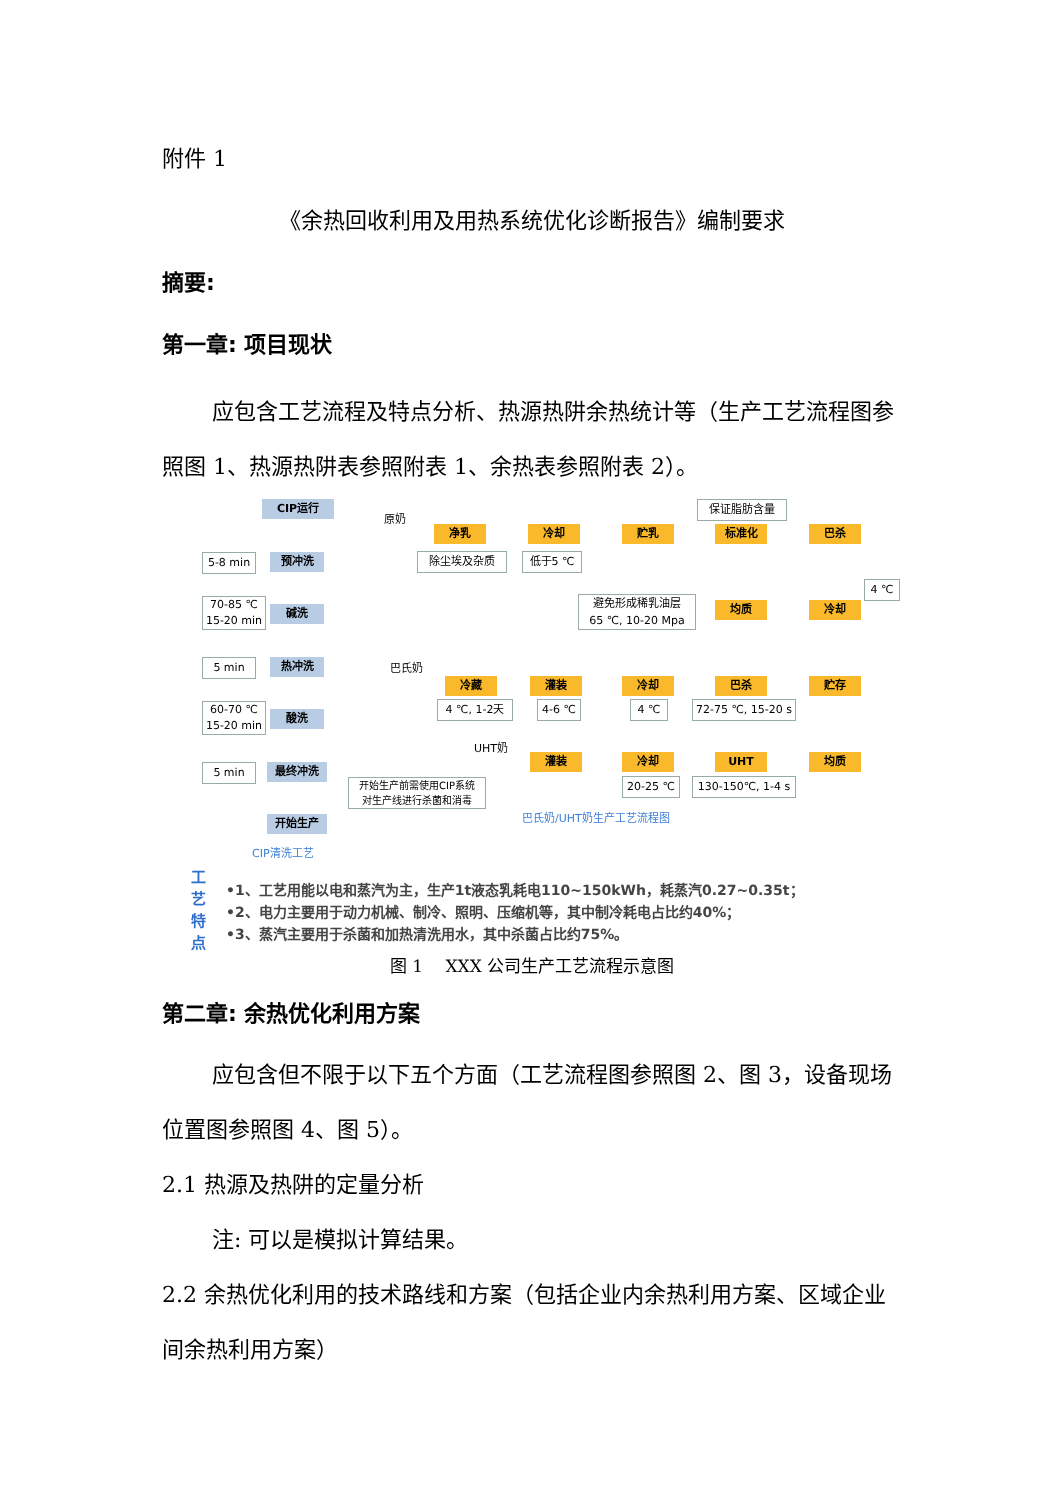附件 1
《余热回收利用及用热系统优化诊断报告》编制要求
摘要:
第一章: 项目现状
应包含工艺流程及特点分析、热源热阱余热统计等（生产工艺流程图参照图 1、热源热阱表参照附表 1、余热表参照附表 2）。
CIP运行
预冲洗
碱洗
热冲洗
酸洗
最终冲洗
开始生产
CIP清洗工艺
5-8 min
70-85 ℃
15-20 min
5 min
60-70 ℃
15-20 min
5 min
原奶
净乳 冷却 贮乳 标准化 巴杀
保证脂肪含量
除尘埃及杂质 低于5 ℃
避免形成稀乳油层
65 ℃, 10-20 Mpa
均质 冷却
4 ℃
巴氏奶
冷藏 灌装 冷却 巴杀 贮存
4 ℃, 1-2天 4-6 ℃ 4 ℃
72-75 ℃, 15-20 s
UHT奶
灌装 冷却 UHT 均质
开始生产前需使用CIP系统
对生产线进行杀菌和消毒
20-25 ℃ 130-150℃, 1-4 s
巴氏奶/UHT奶生产工艺流程图
工
艺
特
点
•1、工艺用能以电和蒸汽为主，生产1t液态乳耗电110~150kWh，耗蒸汽0.27~0.35t；
•2、电力主要用于动力机械、制冷、照明、压缩机等，其中制冷耗电占比约40%；
•3、蒸汽主要用于杀菌和加热清洗用水，其中杀菌占比约75%。
图 1　 XXX 公司生产工艺流程示意图
第二章: 余热优化利用方案
应包含但不限于以下五个方面（工艺流程图参照图 2、图 3，设备现场位置图参照图 4、图 5）。
2.1 热源及热阱的定量分析
注: 可以是模拟计算结果。
2.2 余热优化利用的技术路线和方案（包括企业内余热利用方案、区域企业间余热利用方案）